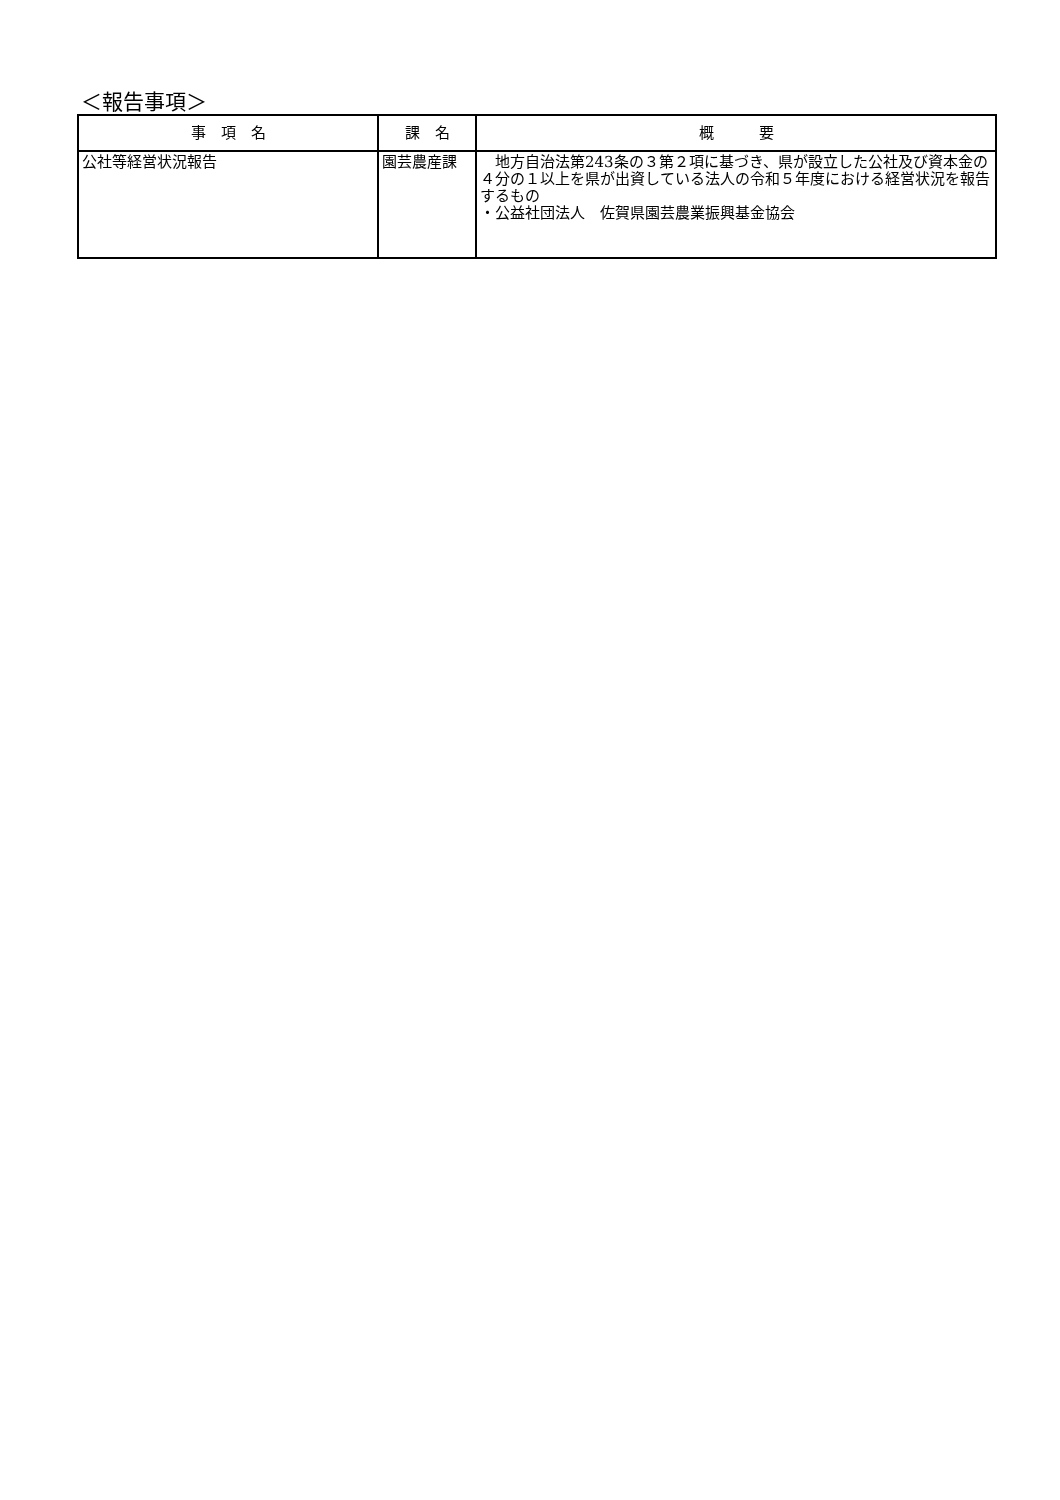＜報告事項＞
| 事 項 名 | 課 名 | 概 要 |
| --- | --- | --- |
| 公社等経営状況報告 | 園芸農産課 | 地方自治法第243条の３第２項に基づき、県が設立した公社及び資本金の４分の１以上を県が出資している法人の令和５年度における経営状況を報告するもの ・公益社団法人 佐賀県園芸農業振興基金協会 |